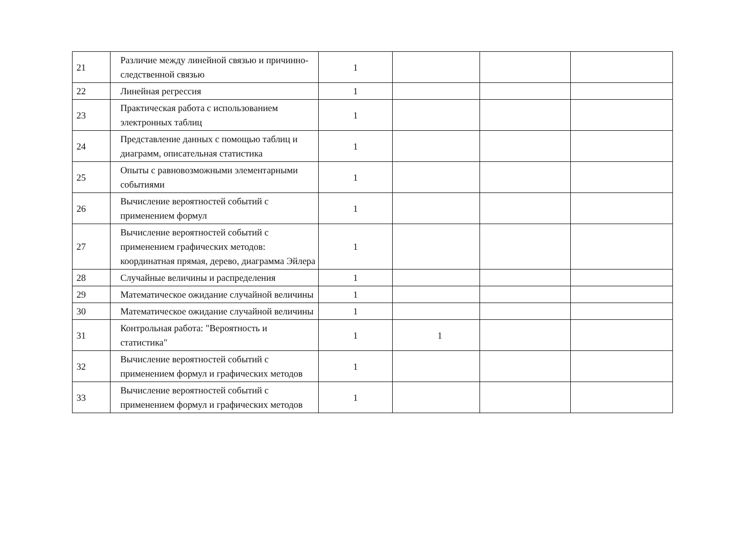| 21 | Различие между линейной связью и причинно-следственной связью | 1 | | | |
| 22 | Линейная регрессия | 1 | | | |
| 23 | Практическая работа с использованием электронных таблиц | 1 | | | |
| 24 | Представление данных с помощью таблиц и диаграмм, описательная статистика | 1 | | | |
| 25 | Опыты с равновозможными элементарными событиями | 1 | | | |
| 26 | Вычисление вероятностей событий с применением формул | 1 | | | |
| 27 | Вычисление вероятностей событий с применением графических методов: координатная прямая, дерево, диаграмма Эйлера | 1 | | | |
| 28 | Случайные величины и распределения | 1 | | | |
| 29 | Математическое ожидание случайной величины | 1 | | | |
| 30 | Математическое ожидание случайной величины | 1 | | | |
| 31 | Контрольная работа: "Вероятность и статистика" | 1 | 1 | | |
| 32 | Вычисление вероятностей событий с применением формул и графических методов | 1 | | | |
| 33 | Вычисление вероятностей событий с применением формул и графических методов | 1 | | | |